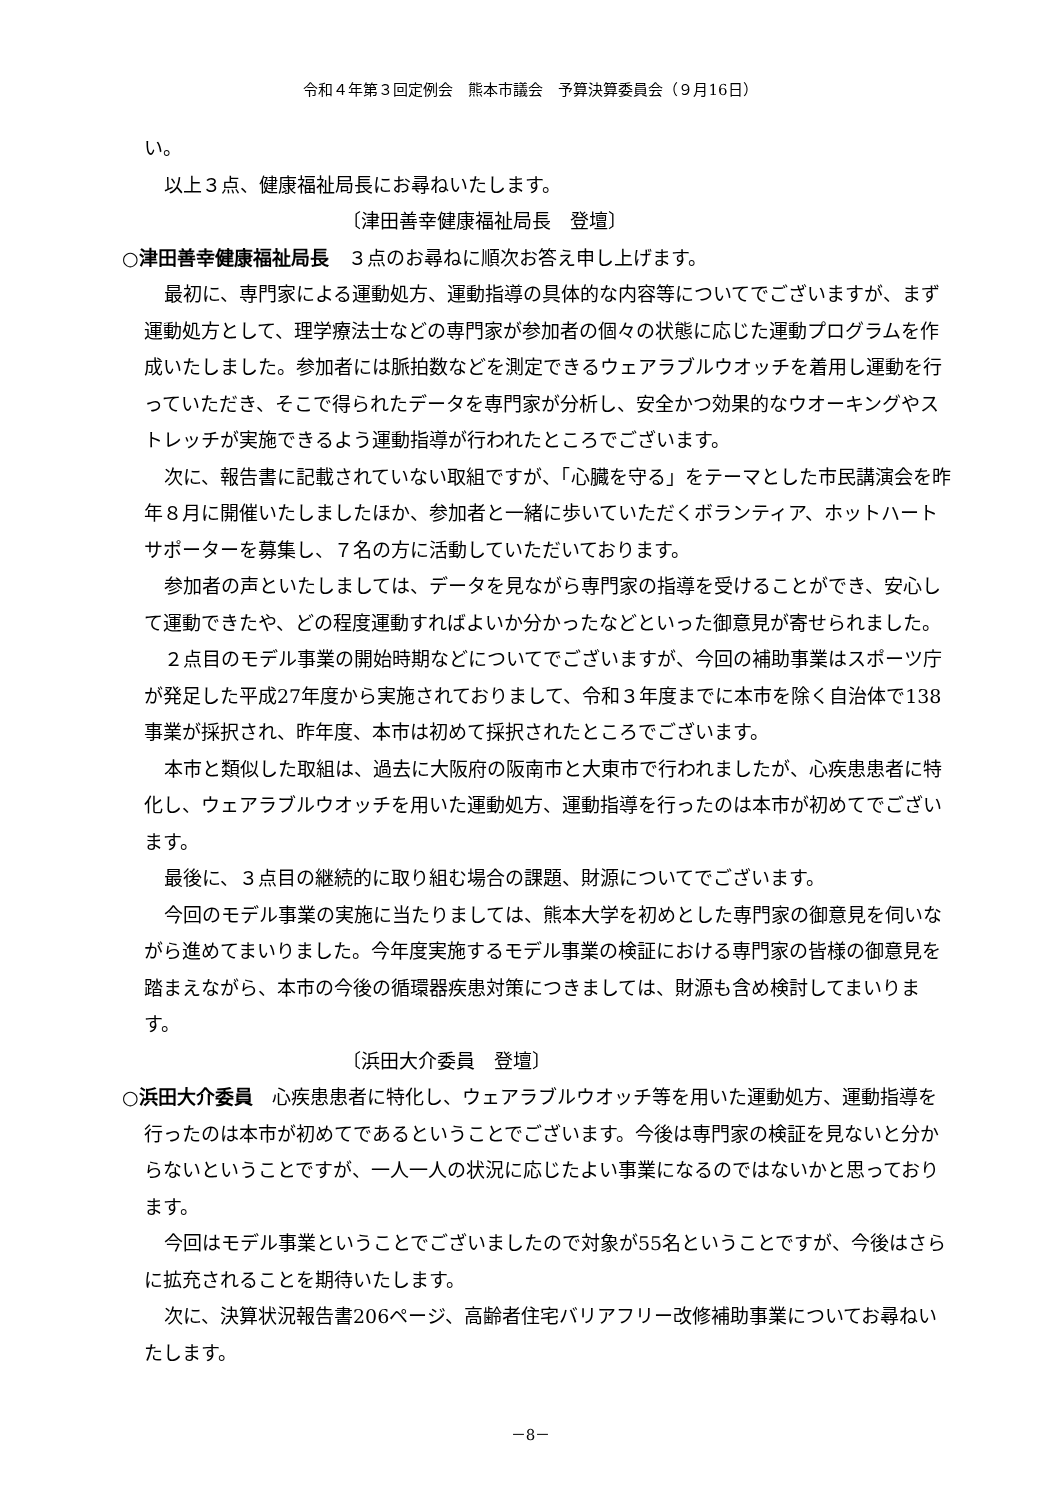令和４年第３回定例会　熊本市議会　予算決算委員会（９月16日）
い。
以上３点、健康福祉局長にお尋ねいたします。
〔津田善幸健康福祉局長　登壇〕
○津田善幸健康福祉局長　３点のお尋ねに順次お答え申し上げます。
最初に、専門家による運動処方、運動指導の具体的な内容等についてでございますが、まず運動処方として、理学療法士などの専門家が参加者の個々の状態に応じた運動プログラムを作成いたしました。参加者には脈拍数などを測定できるウェアラブルウオッチを着用し運動を行っていただき、そこで得られたデータを専門家が分析し、安全かつ効果的なウオーキングやストレッチが実施できるよう運動指導が行われたところでございます。
次に、報告書に記載されていない取組ですが、「心臓を守る」をテーマとした市民講演会を昨年８月に開催いたしましたほか、参加者と一緒に歩いていただくボランティア、ホットハートサポーターを募集し、７名の方に活動していただいております。
参加者の声といたしましては、データを見ながら専門家の指導を受けることができ、安心して運動できたや、どの程度運動すればよいか分かったなどといった御意見が寄せられました。
２点目のモデル事業の開始時期などについてでございますが、今回の補助事業はスポーツ庁が発足した平成27年度から実施されておりまして、令和３年度までに本市を除く自治体で138事業が採択され、昨年度、本市は初めて採択されたところでございます。
本市と類似した取組は、過去に大阪府の阪南市と大東市で行われましたが、心疾患患者に特化し、ウェアラブルウオッチを用いた運動処方、運動指導を行ったのは本市が初めてでございます。
最後に、３点目の継続的に取り組む場合の課題、財源についてでございます。
今回のモデル事業の実施に当たりましては、熊本大学を初めとした専門家の御意見を伺いながら進めてまいりました。今年度実施するモデル事業の検証における専門家の皆様の御意見を踏まえながら、本市の今後の循環器疾患対策につきましては、財源も含め検討してまいります。
〔浜田大介委員　登壇〕
○浜田大介委員　心疾患患者に特化し、ウェアラブルウオッチ等を用いた運動処方、運動指導を行ったのは本市が初めてであるということでございます。今後は専門家の検証を見ないと分からないということですが、一人一人の状況に応じたよい事業になるのではないかと思っております。
今回はモデル事業ということでございましたので対象が55名ということですが、今後はさらに拡充されることを期待いたします。
次に、決算状況報告書206ページ、高齢者住宅バリアフリー改修補助事業についてお尋ねいたします。
－8－